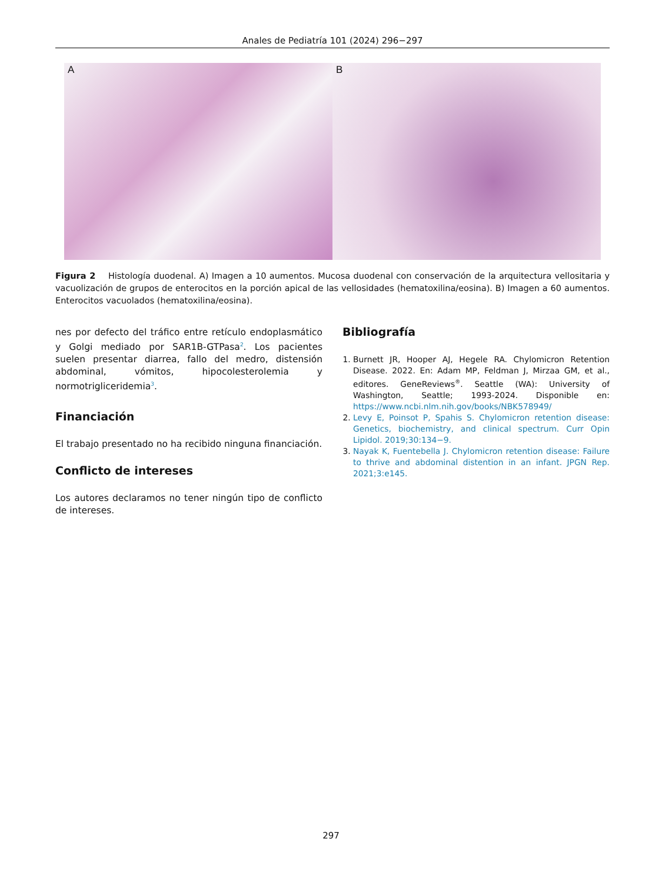Anales de Pediatría 101 (2024) 296−297
A
B
Figura 2 Histología duodenal. A) Imagen a 10 aumentos. Mucosa duodenal con conservación de la arquitectura vellositaria y vacuolización de grupos de enterocitos en la porción apical de las vellosidades (hematoxilina/eosina). B) Imagen a 60 aumentos. Enterocitos vacuolados (hematoxilina/eosina).
nes por defecto del tráfico entre retículo endoplasmático y Golgi mediado por SAR1B-GTPasa<sup>2</sup>. Los pacientes suelen presentar diarrea, fallo del medro, distensión abdominal, vómitos, hipocolesterolemia y normotrigliceridemia<sup>3</sup>.
Financiación
El trabajo presentado no ha recibido ninguna financiación.
Conflicto de intereses
Los autores declaramos no tener ningún tipo de conflicto de intereses.
Bibliografía
1. Burnett JR, Hooper AJ, Hegele RA. Chylomicron Retention Disease. 2022. En: Adam MP, Feldman J, Mirzaa GM, et al., editores. GeneReviews<sup>®</sup>. Seattle (WA): University of Washington, Seattle; 1993-2024. Disponible en: https://www.ncbi.nlm.nih.gov/books/NBK578949/
2. Levy E, Poinsot P, Spahis S. Chylomicron retention disease: Genetics, biochemistry, and clinical spectrum. Curr Opin Lipidol. 2019;30:134−9.
3. Nayak K, Fuentebella J. Chylomicron retention disease: Failure to thrive and abdominal distention in an infant. JPGN Rep. 2021;3:e145.
297